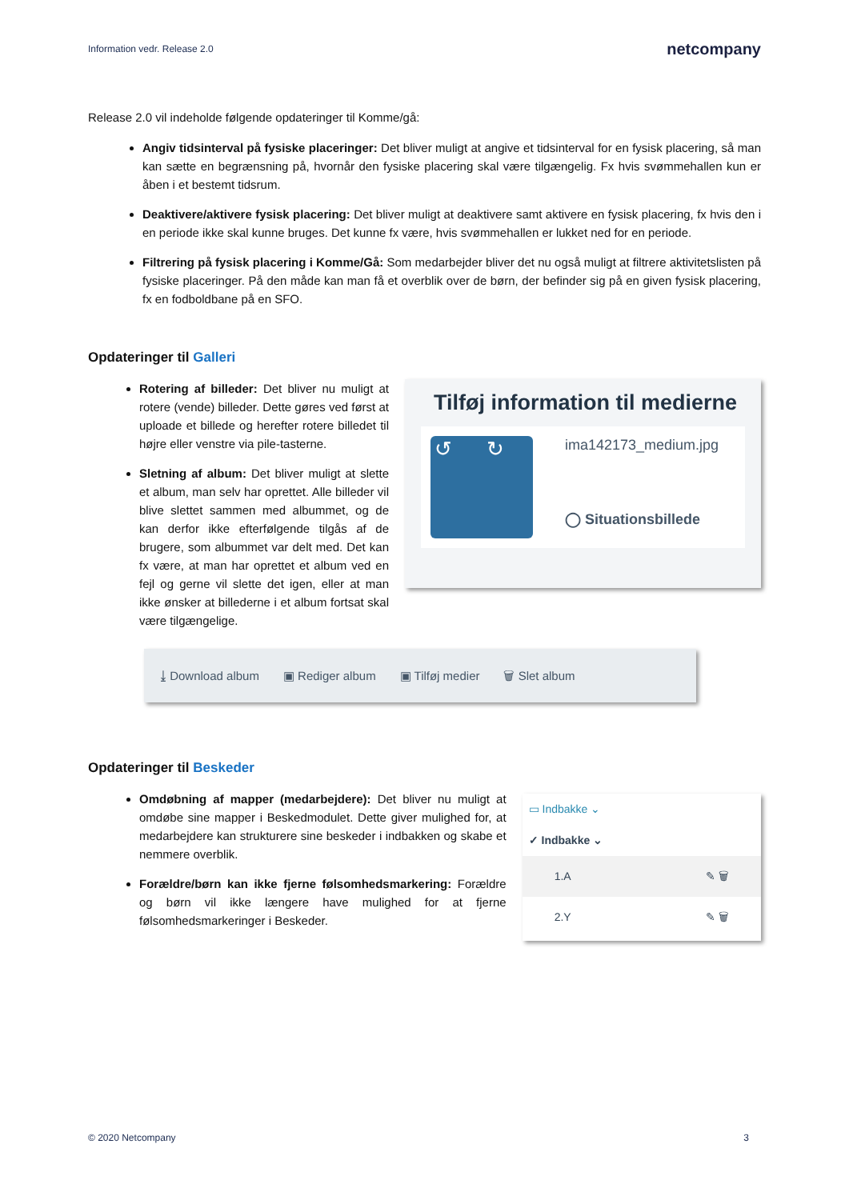Information vedr. Release 2.0 netcompany
Release 2.0 vil indeholde følgende opdateringer til Komme/gå:
Angiv tidsinterval på fysiske placeringer: Det bliver muligt at angive et tidsinterval for en fysisk placering, så man kan sætte en begrænsning på, hvornår den fysiske placering skal være tilgængelig. Fx hvis svømmehallen kun er åben i et bestemt tidsrum.
Deaktivere/aktivere fysisk placering: Det bliver muligt at deaktivere samt aktivere en fysisk placering, fx hvis den i en periode ikke skal kunne bruges. Det kunne fx være, hvis svømmehallen er lukket ned for en periode.
Filtrering på fysisk placering i Komme/Gå: Som medarbejder bliver det nu også muligt at filtrere aktivitetslisten på fysiske placeringer. På den måde kan man få et overblik over de børn, der befinder sig på en given fysisk placering, fx en fodboldbane på en SFO.
Opdateringer til Galleri
Rotering af billeder: Det bliver nu muligt at rotere (vende) billeder. Dette gøres ved først at uploade et billede og herefter rotere billedet til højre eller venstre via pile-tasterne.
Sletning af album: Det bliver muligt at slette et album, man selv har oprettet. Alle billeder vil blive slettet sammen med albummet, og de kan derfor ikke efterfølgende tilgås af de brugere, som albummet var delt med. Det kan fx være, at man har oprettet et album ved en fejl og gerne vil slette det igen, eller at man ikke ønsker at billederne i et album fortsat skal være tilgængelige.
Tilføj information til medierne
↺ ↻
ima142173_medium.jpg
◯ Situationsbillede
⤓ Download album ▣ Rediger album ▣ Tilføj medier 🗑 Slet album
Opdateringer til Beskeder
Omdøbning af mapper (medarbejdere): Det bliver nu muligt at omdøbe sine mapper i Beskedmodulet. Dette giver mulighed for, at medarbejdere kan strukturere sine beskeder i indbakken og skabe et nemmere overblik.
Forældre/børn kan ikke fjerne følsomhedsmarkering: Forældre og børn vil ikke længere have mulighed for at fjerne følsomhedsmarkeringer i Beskeder.
▭ Indbakke ⌄
✓ Indbakke ⌄
1.A ✎ 🗑
2.Y ✎ 🗑
© 2020 Netcompany 3